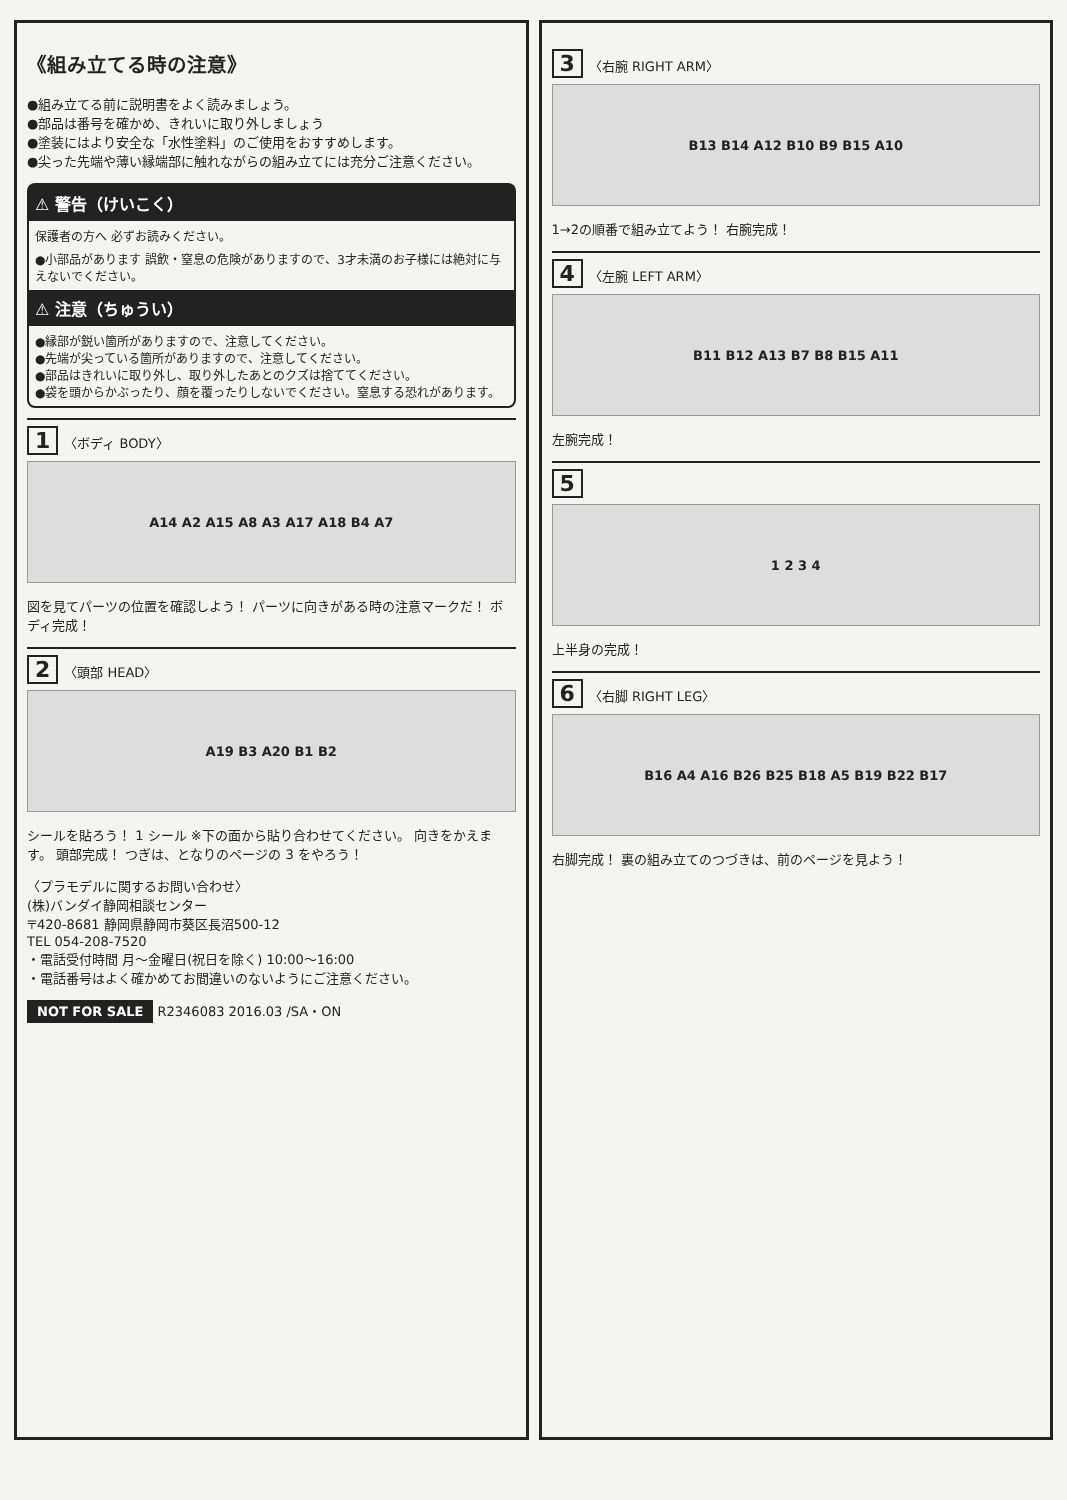《組み立てる時の注意》
●組み立てる前に説明書をよく読みましょう。
●部品は番号を確かめ、きれいに取り外しましょう
●塗装にはより安全な「水性塗料」のご使用をおすすめします。
●尖った先端や薄い縁端部に触れながらの組み立てには充分ご注意ください。
⚠ 警告（けいこく）
保護者の方へ 必ずお読みください。
●小部品があります 誤飲・窒息の危険がありますので、3才未満のお子様には絶対に与えないでください。
⚠ 注意（ちゅうい）
●縁部が鋭い箇所がありますので、注意してください。
●先端が尖っている箇所がありますので、注意してください。
●部品はきれいに取り外し、取り外したあとのクズは捨ててください。
●袋を頭からかぶったり、顔を覆ったりしないでください。窒息する恐れがあります。
1 〈ボディ BODY〉
A14 A2 A15 A8 A3 A17 A18 B4 A7
図を見てパーツの位置を確認しよう！ パーツに向きがある時の注意マークだ！ ボディ完成！
2 〈頭部 HEAD〉
A19 B3 A20 B1 B2
シールを貼ろう！ 1 シール ※下の面から貼り合わせてください。 向きをかえます。 頭部完成！ つぎは、となりのページの 3 をやろう！
〈プラモデルに関するお問い合わせ〉
(株)バンダイ静岡相談センター
〒420-8681 静岡県静岡市葵区長沼500-12
TEL 054-208-7520
・電話受付時間 月～金曜日(祝日を除く) 10:00～16:00
・電話番号はよく確かめてお間違いのないようにご注意ください。
NOT FOR SALE R2346083 2016.03 /SA・ON
3 〈右腕 RIGHT ARM〉
B13 B14 A12 B10 B9 B15 A10
1→2の順番で組み立てよう！ 右腕完成！
4 〈左腕 LEFT ARM〉
B11 B12 A13 B7 B8 B15 A11
左腕完成！
5
1 2 3 4
上半身の完成！
6 〈右脚 RIGHT LEG〉
B16 A4 A16 B26 B25 B18 A5 B19 B22 B17
右脚完成！ 裏の組み立てのつづきは、前のページを見よう！